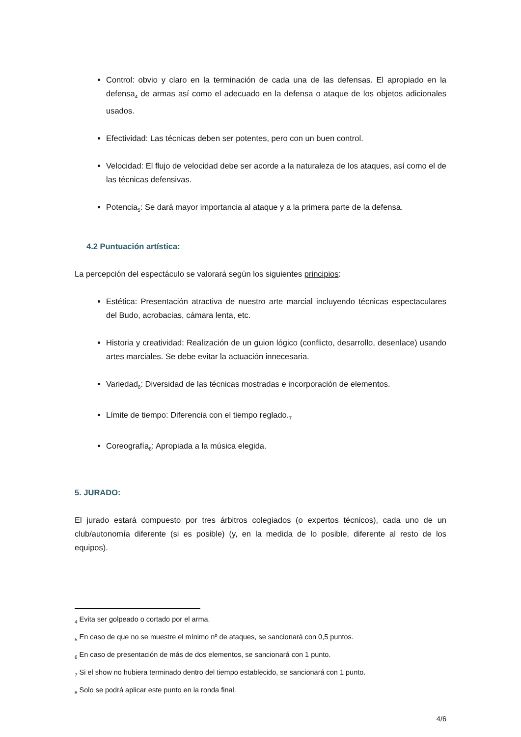Control: obvio y claro en la terminación de cada una de las defensas. El apropiado en la defensa<sub>4</sub> de armas así como el adecuado en la defensa o ataque de los objetos adicionales usados.
Efectividad: Las técnicas deben ser potentes, pero con un buen control.
Velocidad: El flujo de velocidad debe ser acorde a la naturaleza de los ataques, así como el de las técnicas defensivas.
Potencia<sub>5</sub>: Se dará mayor importancia al ataque y a la primera parte de la defensa.
4.2 Puntuación artística:
La percepción del espectáculo se valorará según los siguientes principios:
Estética: Presentación atractiva de nuestro arte marcial incluyendo técnicas espectaculares del Budo, acrobacias, cámara lenta, etc.
Historia y creatividad: Realización de un guion lógico (conflicto, desarrollo, desenlace) usando artes marciales. Se debe evitar la actuación innecesaria.
Variedad<sub>6</sub>: Diversidad de las técnicas mostradas e incorporación de elementos.
Límite de tiempo: Diferencia con el tiempo reglado.<sub>7</sub>
Coreografía<sub>8</sub>: Apropiada a la música elegida.
5. JURADO:
El jurado estará compuesto por tres árbitros colegiados (o expertos técnicos), cada uno de un club/autonomía diferente (si es posible) (y, en la medida de lo posible, diferente al resto de los equipos).
<sub>4</sub> Evita ser golpeado o cortado por el arma.
<sub>5</sub> En caso de que no se muestre el mínimo nº de ataques, se sancionará con 0,5 puntos.
<sub>6</sub> En caso de presentación de más de dos elementos, se sancionará con 1 punto.
<sub>7</sub> Si el show no hubiera terminado dentro del tiempo establecido, se sancionará con 1 punto.
<sub>8</sub> Solo se podrá aplicar este punto en la ronda final.
4/6